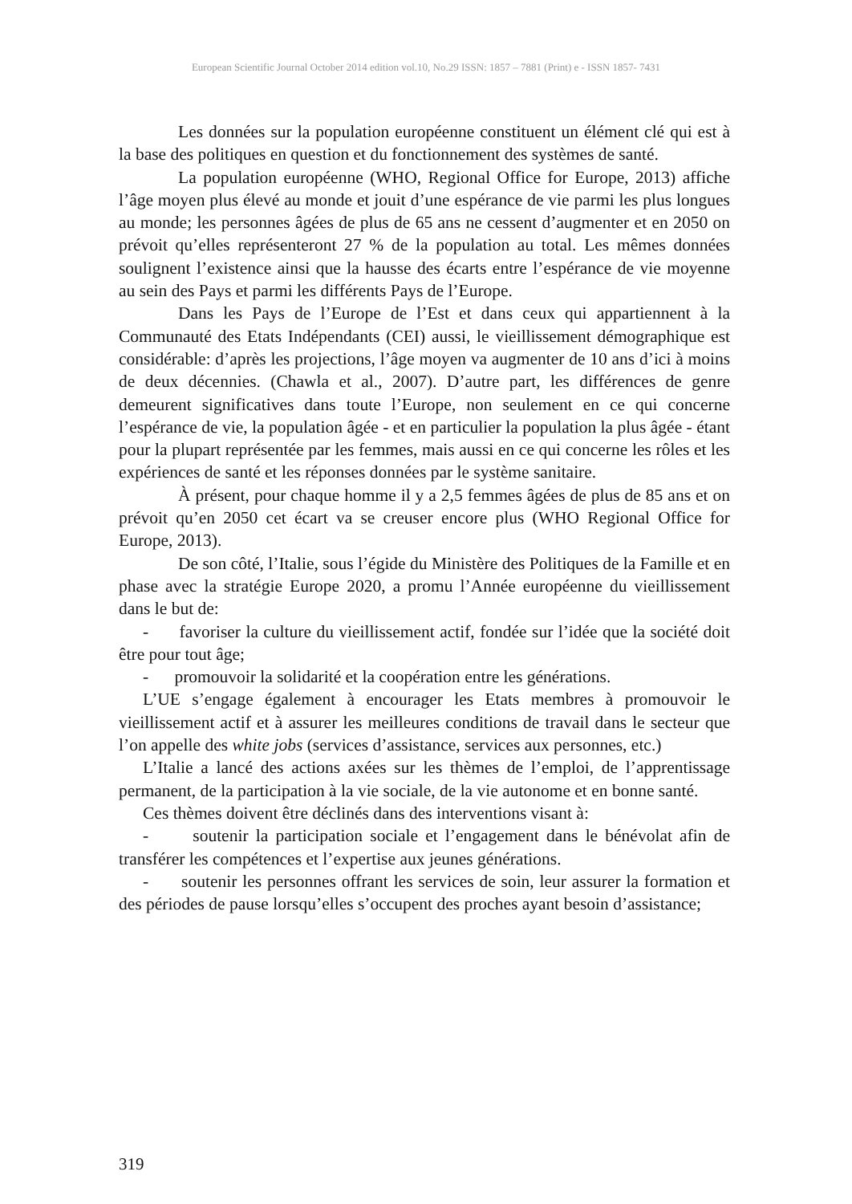European Scientific Journal October 2014 edition vol.10, No.29 ISSN: 1857 – 7881 (Print) e - ISSN 1857- 7431
Les données sur la population européenne constituent un élément clé qui est à la base des politiques en question et du fonctionnement des systèmes de santé.
La population européenne (WHO, Regional Office for Europe, 2013) affiche l’âge moyen plus élevé au monde et jouit d’une espérance de vie parmi les plus longues au monde; les personnes âgées de plus de 65 ans ne cessent d’augmenter et en 2050 on prévoit qu’elles représenteront 27 % de la population au total. Les mêmes données soulignent l’existence ainsi que la hausse des écarts entre l’espérance de vie moyenne au sein des Pays et parmi les différents Pays de l’Europe.
Dans les Pays de l’Europe de l’Est et dans ceux qui appartiennent à la Communauté des Etats Indépendants (CEI) aussi, le vieillissement démographique est considérable: d’après les projections, l’âge moyen va augmenter de 10 ans d’ici à moins de deux décennies. (Chawla et al., 2007). D’autre part, les différences de genre demeurent significatives dans toute l’Europe, non seulement en ce qui concerne l’espérance de vie, la population âgée - et en particulier la population la plus âgée - étant pour la plupart représentée par les femmes, mais aussi en ce qui concerne les rôles et les expériences de santé et les réponses données par le système sanitaire.
À présent, pour chaque homme il y a 2,5 femmes âgées de plus de 85 ans et on prévoit qu’en 2050 cet écart va se creuser encore plus (WHO Regional Office for Europe, 2013).
De son côté, l’Italie, sous l’égide du Ministère des Politiques de la Famille et en phase avec la stratégie Europe 2020, a promu l’Année européenne du vieillissement dans le but de:
- favoriser la culture du vieillissement actif, fondée sur l’idée que la société doit être pour tout âge;
- promouvoir la solidarité et la coopération entre les générations.
L’UE s’engage également à encourager les Etats membres à promouvoir le vieillissement actif et à assurer les meilleures conditions de travail dans le secteur que l’on appelle des white jobs (services d’assistance, services aux personnes, etc.)
L’Italie a lancé des actions axées sur les thèmes de l’emploi, de l’apprentissage permanent, de la participation à la vie sociale, de la vie autonome et en bonne santé.
Ces thèmes doivent être déclinés dans des interventions visant à:
- soutenir la participation sociale et l’engagement dans le bénévolat afin de transférer les compétences et l’expertise aux jeunes générations.
- soutenir les personnes offrant les services de soin, leur assurer la formation et des périodes de pause lorsqu’elles s’occupent des proches ayant besoin d’assistance;
319